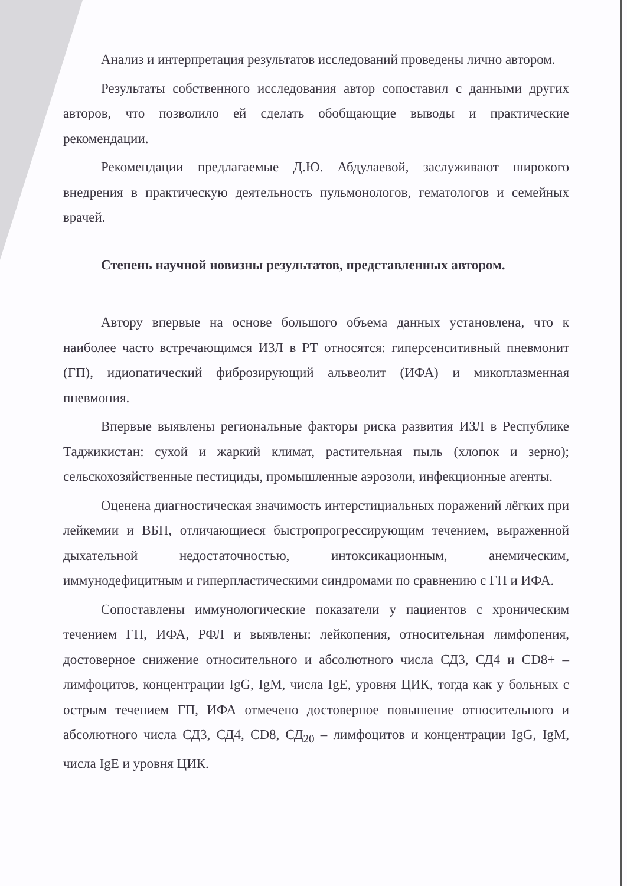Анализ и интерпретация результатов исследований проведены лично автором.
Результаты собственного исследования автор сопоставил с данными других авторов, что позволило ей сделать обобщающие выводы и практические рекомендации.
Рекомендации предлагаемые Д.Ю. Абдулаевой, заслуживают широкого внедрения в практическую деятельность пульмонологов, гематологов и семейных врачей.
Степень научной новизны результатов, представленных автором.
Автору впервые на основе большого объема данных установлена, что к наиболее часто встречающимся ИЗЛ в РТ относятся: гиперсенситивный пневмонит (ГП), идиопатический фиброзирующий альвеолит (ИФА) и микоплазменная пневмония.
Впервые выявлены региональные факторы риска развития ИЗЛ в Республике Таджикистан: сухой и жаркий климат, растительная пыль (хлопок и зерно); сельскохозяйственные пестициды, промышленные аэрозоли, инфекционные агенты.
Оценена диагностическая значимость интерстициальных поражений лёгких при лейкемии и ВБП, отличающиеся быстропрогрессирующим течением, выраженной дыхательной недостаточностью, интоксикационным, анемическим, иммунодефицитным и гиперпластическими синдромами по сравнению с ГП и ИФА.
Сопоставлены иммунологические показатели у пациентов с хроническим течением ГП, ИФА, РФЛ и выявлены: лейкопения, относительная лимфопения, достоверное снижение относительного и абсолютного числа СД3, СД4 и CD8+ –лимфоцитов, концентрации IgG, IgM, числа IgE, уровня ЦИК, тогда как у больных с острым течением ГП, ИФА отмечено достоверное повышение относительного и абсолютного числа СД3, СД4, CD8, СД<sub>20</sub> – лимфоцитов и концентрации IgG, IgM, числа IgE и уровня ЦИК.